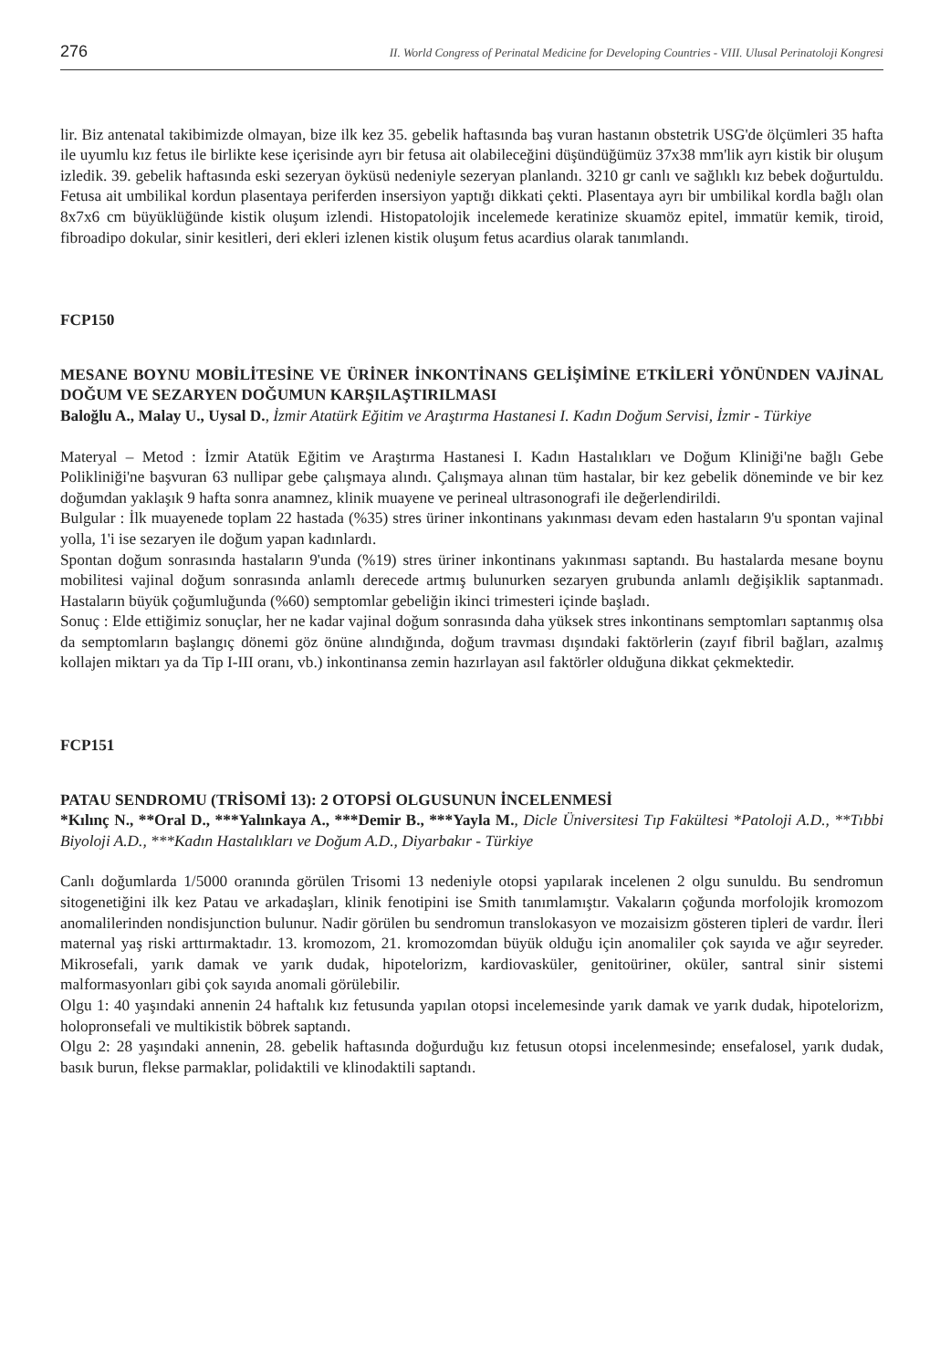276 II. World Congress of Perinatal Medicine for Developing Countries - VIII. Ulusal Perinatoloji Kongresi
lir. Biz antenatal takibimizde olmayan, bize ilk kez 35. gebelik haftasında baş vuran hastanın obstetrik USG'de ölçümleri 35 hafta ile uyumlu kız fetus ile birlikte kese içerisinde ayrı bir fetusa ait olabileceğini düşündüğümüz 37x38 mm'lik ayrı kistik bir oluşum izledik. 39. gebelik haftasında eski sezeryan öyküsü nedeniyle sezeryan planlandı. 3210 gr canlı ve sağlıklı kız bebek doğurtuldu. Fetusa ait umbilikal kordun plasentaya periferden insersiyon yaptığı dikkati çekti. Plasentaya ayrı bir umbilikal kordla bağlı olan 8x7x6 cm büyüklüğünde kistik oluşum izlendi. Histopatolojik incelemede keratinize skuamöz epitel, immatür kemik, tiroid, fibroadipo dokular, sinir kesitleri, deri ekleri izlenen kistik oluşum fetus acardius olarak tanımlandı.
FCP150
MESANE BOYNU MOBİLİTESİNE VE ÜRİNER İNKONTİNANS GELİŞİMİNE ETKİLERİ YÖNÜNDEN VAJİNAL DOĞUM VE SEZARYEN DOĞUMUN KARŞILAŞTIRILMASI
Baloğlu A., Malay U., Uysal D., İzmir Atatürk Eğitim ve Araştırma Hastanesi I. Kadın Doğum Servisi, İzmir - Türkiye
Materyal – Metod : İzmir Atatük Eğitim ve Araştırma Hastanesi I. Kadın Hastalıkları ve Doğum Kliniği'ne bağlı Gebe Polikliniği'ne başvuran 63 nullipar gebe çalışmaya alındı. Çalışmaya alınan tüm hastalar, bir kez gebelik döneminde ve bir kez doğumdan yaklaşık 9 hafta sonra anamnez, klinik muayene ve perineal ultrasonografi ile değerlendirildi.
Bulgular : İlk muayenede toplam 22 hastada (%35) stres üriner inkontinans yakınması devam eden hastaların 9'u spontan vajinal yolla, 1'i ise sezaryen ile doğum yapan kadınlardı.
Spontan doğum sonrasında hastaların 9'unda (%19) stres üriner inkontinans yakınması saptandı. Bu hastalarda mesane boynu mobilitesi vajinal doğum sonrasında anlamlı derecede artmış bulunurken sezaryen grubunda anlamlı değişiklik saptanmadı. Hastaların büyük çoğumluğunda (%60) semptomlar gebeliğin ikinci trimesteri içinde başladı.
Sonuç : Elde ettiğimiz sonuçlar, her ne kadar vajinal doğum sonrasında daha yüksek stres inkontinans semptomları saptanmış olsa da semptomların başlangıç dönemi göz önüne alındığında, doğum travması dışındaki faktörlerin (zayıf fibril bağları, azalmış kollajen miktarı ya da Tip I-III oranı, vb.) inkontinansa zemin hazırlayan asıl faktörler olduğuna dikkat çekmektedir.
FCP151
PATAU SENDROMU (TRİSOMİ 13): 2 OTOPSİ OLGUSUNUN İNCELENMESİ
*Kılınç N., **Oral D., ***Yalınkaya A., ***Demir B., ***Yayla M., Dicle Üniversitesi Tıp Fakültesi *Patoloji A.D., **Tıbbi Biyoloji A.D., ***Kadın Hastalıkları ve Doğum A.D., Diyarbakır - Türkiye
Canlı doğumlarda 1/5000 oranında görülen Trisomi 13 nedeniyle otopsi yapılarak incelenen 2 olgu sunuldu. Bu sendromun sitogenetiğini ilk kez Patau ve arkadaşları, klinik fenotipini ise Smith tanımlamıştır. Vakaların çoğunda morfolojik kromozom anomalilerinden nondisjunction bulunur. Nadir görülen bu sendromun translokasyon ve mozaisizm gösteren tipleri de vardır. İleri maternal yaş riski arttırmaktadır. 13. kromozom, 21. kromozomdan büyük olduğu için anomaliler çok sayıda ve ağır seyreder. Mikrosefali, yarık damak ve yarık dudak, hipotelorizm, kardiovasküler, genitoüriner, oküler, santral sinir sistemi malformasyonları gibi çok sayıda anomali görülebilir.
Olgu 1: 40 yaşındaki annenin 24 haftalık kız fetusunda yapılan otopsi incelemesinde yarık damak ve yarık dudak, hipotelorizm, holopronsefali ve multikistik böbrek saptandı.
Olgu 2: 28 yaşındaki annenin, 28. gebelik haftasında doğurduğu kız fetusun otopsi incelenmesinde; ensefalosel, yarık dudak, basık burun, flekse parmaklar, polidaktili ve klinodaktili saptandı.